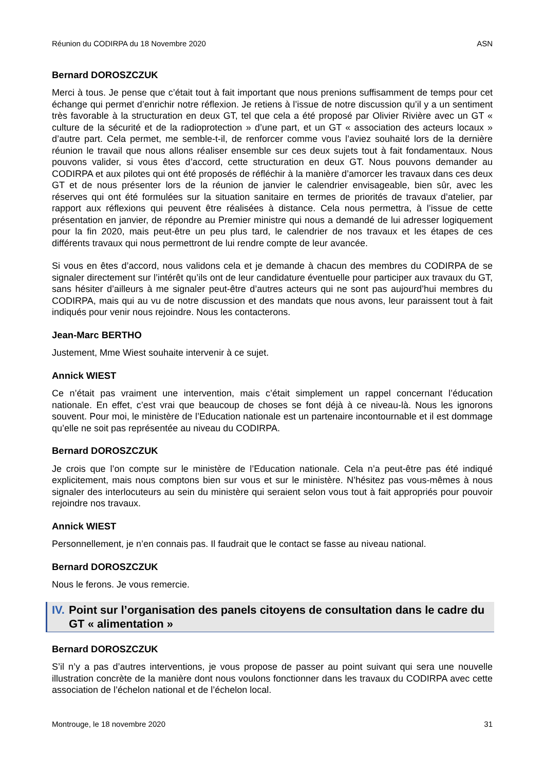Réunion du CODIRPA du 18 Novembre 2020 ASN
Bernard DOROSZCZUK
Merci à tous. Je pense que c’était tout à fait important que nous prenions suffisamment de temps pour cet échange qui permet d’enrichir notre réflexion. Je retiens à l’issue de notre discussion qu’il y a un sentiment très favorable à la structuration en deux GT, tel que cela a été proposé par Olivier Rivière avec un GT « culture de la sécurité et de la radioprotection » d’une part, et un GT « association des acteurs locaux » d’autre part. Cela permet, me semble-t-il, de renforcer comme vous l’aviez souhaité lors de la dernière réunion le travail que nous allons réaliser ensemble sur ces deux sujets tout à fait fondamentaux. Nous pouvons valider, si vous êtes d’accord, cette structuration en deux GT. Nous pouvons demander au CODIRPA et aux pilotes qui ont été proposés de réfléchir à la manière d’amorcer les travaux dans ces deux GT et de nous présenter lors de la réunion de janvier le calendrier envisageable, bien sûr, avec les réserves qui ont été formulées sur la situation sanitaire en termes de priorités de travaux d’atelier, par rapport aux réflexions qui peuvent être réalisées à distance. Cela nous permettra, à l’issue de cette présentation en janvier, de répondre au Premier ministre qui nous a demandé de lui adresser logiquement pour la fin 2020, mais peut-être un peu plus tard, le calendrier de nos travaux et les étapes de ces différents travaux qui nous permettront de lui rendre compte de leur avancée.
Si vous en êtes d’accord, nous validons cela et je demande à chacun des membres du CODIRPA de se signaler directement sur l’intérêt qu’ils ont de leur candidature éventuelle pour participer aux travaux du GT, sans hésiter d’ailleurs à me signaler peut-être d’autres acteurs qui ne sont pas aujourd’hui membres du CODIRPA, mais qui au vu de notre discussion et des mandats que nous avons, leur paraissent tout à fait indiqués pour venir nous rejoindre. Nous les contacterons.
Jean-Marc BERTHO
Justement, Mme Wiest souhaite intervenir à ce sujet.
Annick WIEST
Ce n’était pas vraiment une intervention, mais c’était simplement un rappel concernant l’éducation nationale. En effet, c’est vrai que beaucoup de choses se font déjà à ce niveau-là. Nous les ignorons souvent. Pour moi, le ministère de l’Education nationale est un partenaire incontournable et il est dommage qu’elle ne soit pas représentée au niveau du CODIRPA.
Bernard DOROSZCZUK
Je crois que l’on compte sur le ministère de l’Education nationale. Cela n’a peut-être pas été indiqué explicitement, mais nous comptons bien sur vous et sur le ministère. N’hésitez pas vous-mêmes à nous signaler des interlocuteurs au sein du ministère qui seraient selon vous tout à fait appropriés pour pouvoir rejoindre nos travaux.
Annick WIEST
Personnellement, je n’en connais pas. Il faudrait que le contact se fasse au niveau national.
Bernard DOROSZCZUK
Nous le ferons. Je vous remercie.
IV. Point sur l’organisation des panels citoyens de consultation dans le cadre du GT « alimentation »
Bernard DOROSZCZUK
S’il n’y a pas d’autres interventions, je vous propose de passer au point suivant qui sera une nouvelle illustration concrète de la manière dont nous voulons fonctionner dans les travaux du CODIRPA avec cette association de l’échelon national et de l’échelon local.
Montrouge, le 18 novembre 2020 31